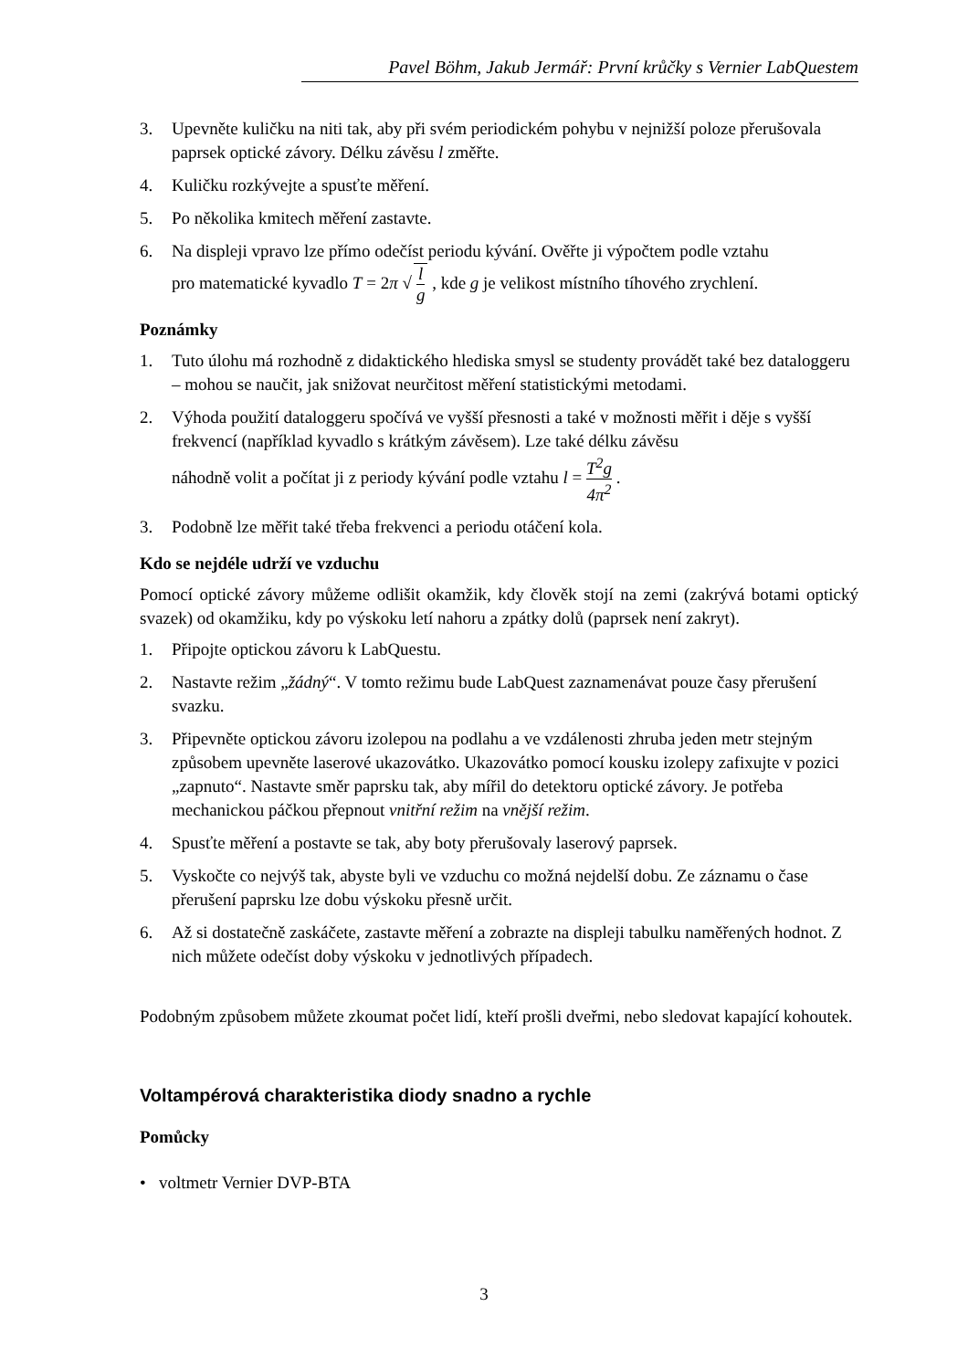Pavel Böhm, Jakub Jermář: První krůčky s Vernier LabQuestem
3. Upevněte kuličku na niti tak, aby při svém periodickém pohybu v nejnižší poloze přerušovala paprsek optické závory. Délku závěsu l změřte.
4. Kuličku rozkývejte a spusťte měření.
5. Po několika kmitech měření zastavte.
6. Na displeji vpravo lze přímo odečíst periodu kývání. Ověřte ji výpočtem podle vztahu
pro matematické kyvadlo T = 2π √ l g , kde g je velikost místního tíhového zrychlení.
Poznámky
1. Tuto úlohu má rozhodně z didaktického hlediska smysl se studenty provádět také bez dataloggeru – mohou se naučit, jak snižovat neurčitost měření statistickými metodami.
2. Výhoda použití dataloggeru spočívá ve vyšší přesnosti a také v možnosti měřit i děje s vyšší frekvencí (například kyvadlo s krátkým závěsem). Lze také délku závěsu
náhodně volit a počítat ji z periody kývání podle vztahu l = T<sup>2</sup>g 4π<sup>2</sup> .
3. Podobně lze měřit také třeba frekvenci a periodu otáčení kola.
Kdo se nejdéle udrží ve vzduchu
Pomocí optické závory můžeme odlišit okamžik, kdy člověk stojí na zemi (zakrývá botami optický svazek) od okamžiku, kdy po výskoku letí nahoru a zpátky dolů (paprsek není zakryt).
1. Připojte optickou závoru k LabQuestu.
2. Nastavte režim „žádný“. V tomto režimu bude LabQuest zaznamenávat pouze časy přerušení svazku.
3. Připevněte optickou závoru izolepou na podlahu a ve vzdálenosti zhruba jeden metr stejným způsobem upevněte laserové ukazovátko. Ukazovátko pomocí kousku izolepy zafixujte v pozici „zapnuto“. Nastavte směr paprsku tak, aby mířil do detektoru optické závory. Je potřeba mechanickou páčkou přepnout vnitřní režim na vnější režim.
4. Spusťte měření a postavte se tak, aby boty přerušovaly laserový paprsek.
5. Vyskočte co nejvýš tak, abyste byli ve vzduchu co možná nejdelší dobu. Ze záznamu o čase přerušení paprsku lze dobu výskoku přesně určit.
6. Až si dostatečně zaskáčete, zastavte měření a zobrazte na displeji tabulku naměřených hodnot. Z nich můžete odečíst doby výskoku v jednotlivých případech.
Podobným způsobem můžete zkoumat počet lidí, kteří prošli dveřmi, nebo sledovat kapající kohoutek.
Voltampérová charakteristika diody snadno a rychle
Pomůcky
• voltmetr Vernier DVP-BTA
3